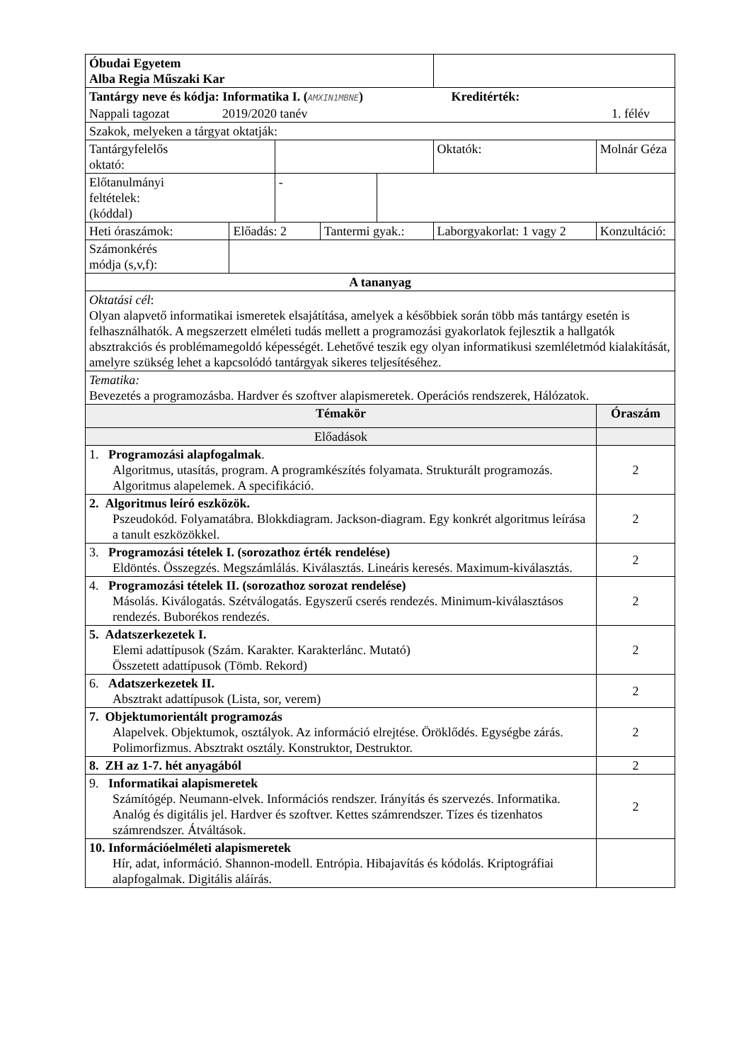| Óbudai Egyetem Alba Regia Műszaki Kar | | | | | | | | |
| Tantárgy neve és kódja: Informatika I. ( AMXIN1MBNE ) Kreditérték: Nappali tagozat 2019/2020 tanév 1. félév | | | | | | | | |
| Szakok, melyeken a tárgyat oktatják: | | | | | | | | |
| Tantárgyfelelős oktató: | | | | | Oktatók: | Molnár Géza | | |
| Előtanulmányi feltételek: (kóddal) | | - | | | | | | |
| Heti óraszámok: | Előadás: 2 | | Tantermi gyak.: | | Laborgyakorlat: 1 vagy 2 | | Konzultáció: | |
| Számonkérés módja (s,v,f): | | | | | | | | |
| A tananyag | | | | | | | | |
| Oktatási cél : Olyan alapvető informatikai ismeretek elsajátítása, amelyek a későbbiek során több más tantárgy esetén is felhasználhatók. A megszerzett elméleti tudás mellett a programozási gyakorlatok fejlesztik a hallgatók absztrakciós és problémamegoldó képességét. Lehetővé teszik egy olyan informatikusi szemléletmód kialakítását, amelyre szükség lehet a kapcsolódó tantárgyak sikeres teljesítéséhez. | | | | | | | | |
| Tematika: Bevezetés a programozásba. Hardver és szoftver alapismeretek. Operációs rendszerek, Hálózatok. | | | | | | | | |
| Témakör | | | | | | | | Óraszám |
| Előadások | | | | | | | | |
| 1. Programozási alapfogalmak . Algoritmus, utasítás, program. A programkészítés folyamata. Strukturált programozás. Algoritmus alapelemek. A specifikáció. | | | | | | | | 2 |
| 2. Algoritmus leíró eszközök. Pszeudokód. Folyamatábra. Blokkdiagram. Jackson-diagram. Egy konkrét algoritmus leírása a tanult eszközökkel. | | | | | | | | 2 |
| 3. Programozási tételek I. (sorozathoz érték rendelése) Eldöntés. Összegzés. Megszámlálás. Kiválasztás. Lineáris keresés. Maximum-kiválasztás. | | | | | | | | 2 |
| 4. Programozási tételek II. (sorozathoz sorozat rendelése) Másolás. Kiválogatás. Szétválogatás. Egyszerű cserés rendezés. Minimum-kiválasztásos rendezés. Buborékos rendezés. | | | | | | | | 2 |
| 5. Adatszerkezetek I. Elemi adattípusok (Szám. Karakter. Karakterlánc. Mutató) Összetett adattípusok (Tömb. Rekord) | | | | | | | | 2 |
| 6. Adatszerkezetek II. Absztrakt adattípusok (Lista, sor, verem) | | | | | | | | 2 |
| 7. Objektumorientált programozás Alapelvek. Objektumok, osztályok. Az információ elrejtése. Öröklődés. Egységbe zárás. Polimorfizmus. Absztrakt osztály. Konstruktor, Destruktor. | | | | | | | | 2 |
| 8. ZH az 1-7. hét anyagából | | | | | | | | 2 |
| 9. Informatikai alapismeretek Számítógép. Neumann-elvek. Információs rendszer. Irányítás és szervezés. Informatika. Analóg és digitális jel. Hardver és szoftver. Kettes számrendszer. Tízes és tizenhatos számrendszer. Átváltások. | | | | | | | | 2 |
| 10. Információelméleti alapismeretek Hír, adat, információ. Shannon-modell. Entrópia. Hibajavítás és kódolás. Kriptográfiai alapfogalmak. Digitális aláírás. | | | | | | | | |